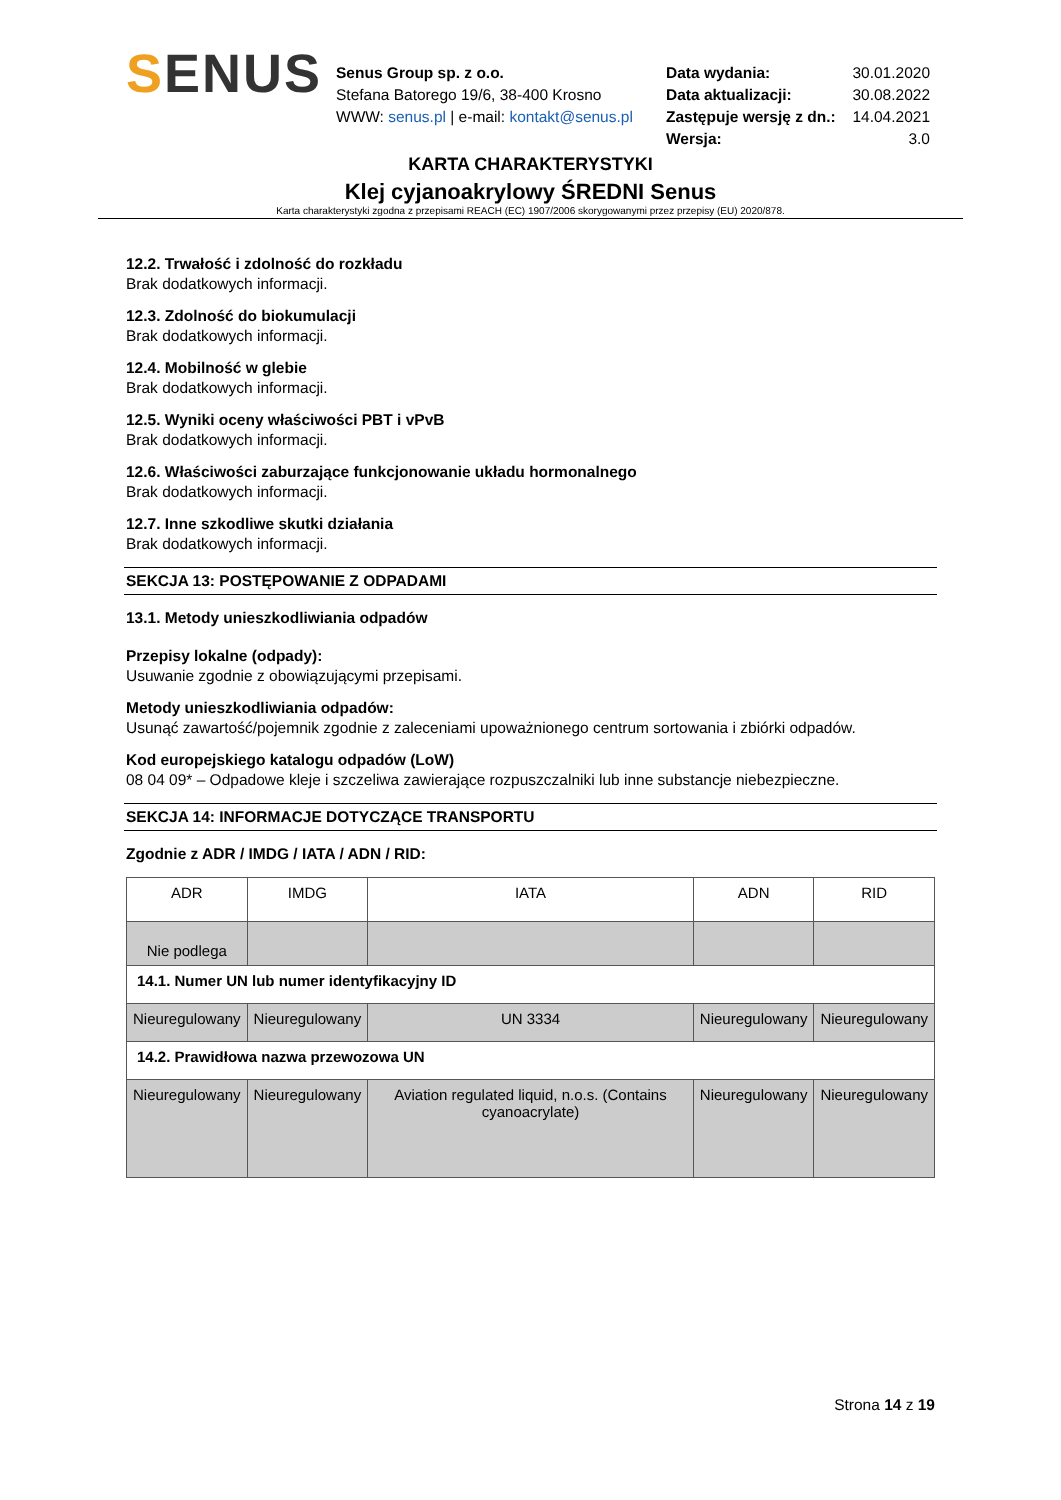SENUS
Senus Group sp. z o.o.
Stefana Batorego 19/6, 38-400 Krosno
WWW: senus.pl | e-mail: kontakt@senus.pl
| Data wydania: | 30.01.2020 |
| Data aktualizacji: | 30.08.2022 |
| Zastępuje wersję z dn.: | 14.04.2021 |
| Wersja: | 3.0 |
KARTA CHARAKTERYSTYKI
Klej cyjanoakrylowy ŚREDNI Senus
Karta charakterystyki zgodna z przepisami REACH (EC) 1907/2006 skorygowanymi przez przepisy (EU) 2020/878.
12.2. Trwałość i zdolność do rozkładu
Brak dodatkowych informacji.
12.3. Zdolność do biokumulacji
Brak dodatkowych informacji.
12.4. Mobilność w glebie
Brak dodatkowych informacji.
12.5. Wyniki oceny właściwości PBT i vPvB
Brak dodatkowych informacji.
12.6. Właściwości zaburzające funkcjonowanie układu hormonalnego
Brak dodatkowych informacji.
12.7. Inne szkodliwe skutki działania
Brak dodatkowych informacji.
SEKCJA 13: POSTĘPOWANIE Z ODPADAMI
13.1. Metody unieszkodliwiania odpadów
Przepisy lokalne (odpady):
Usuwanie zgodnie z obowiązującymi przepisami.
Metody unieszkodliwiania odpadów:
Usunąć zawartość/pojemnik zgodnie z zaleceniami upoważnionego centrum sortowania i zbiórki odpadów.
Kod europejskiego katalogu odpadów (LoW)
08 04 09* – Odpadowe kleje i szczeliwa zawierające rozpuszczalniki lub inne substancje niebezpieczne.
SEKCJA 14: INFORMACJE DOTYCZĄCE TRANSPORTU
Zgodnie z ADR / IMDG / IATA / ADN / RID:
| ADR | IMDG | IATA | ADN | RID |
| Nie podlega | | | | |
| 14.1. Numer UN lub numer identyfikacyjny ID | | | | |
| Nieuregulowany | Nieuregulowany | UN 3334 | Nieuregulowany | Nieuregulowany |
| 14.2. Prawidłowa nazwa przewozowa UN | | | | |
| Nieuregulowany | Nieuregulowany | Aviation regulated liquid, n.o.s. (Contains cyanoacrylate) | Nieuregulowany | Nieuregulowany |
Strona 14 z 19